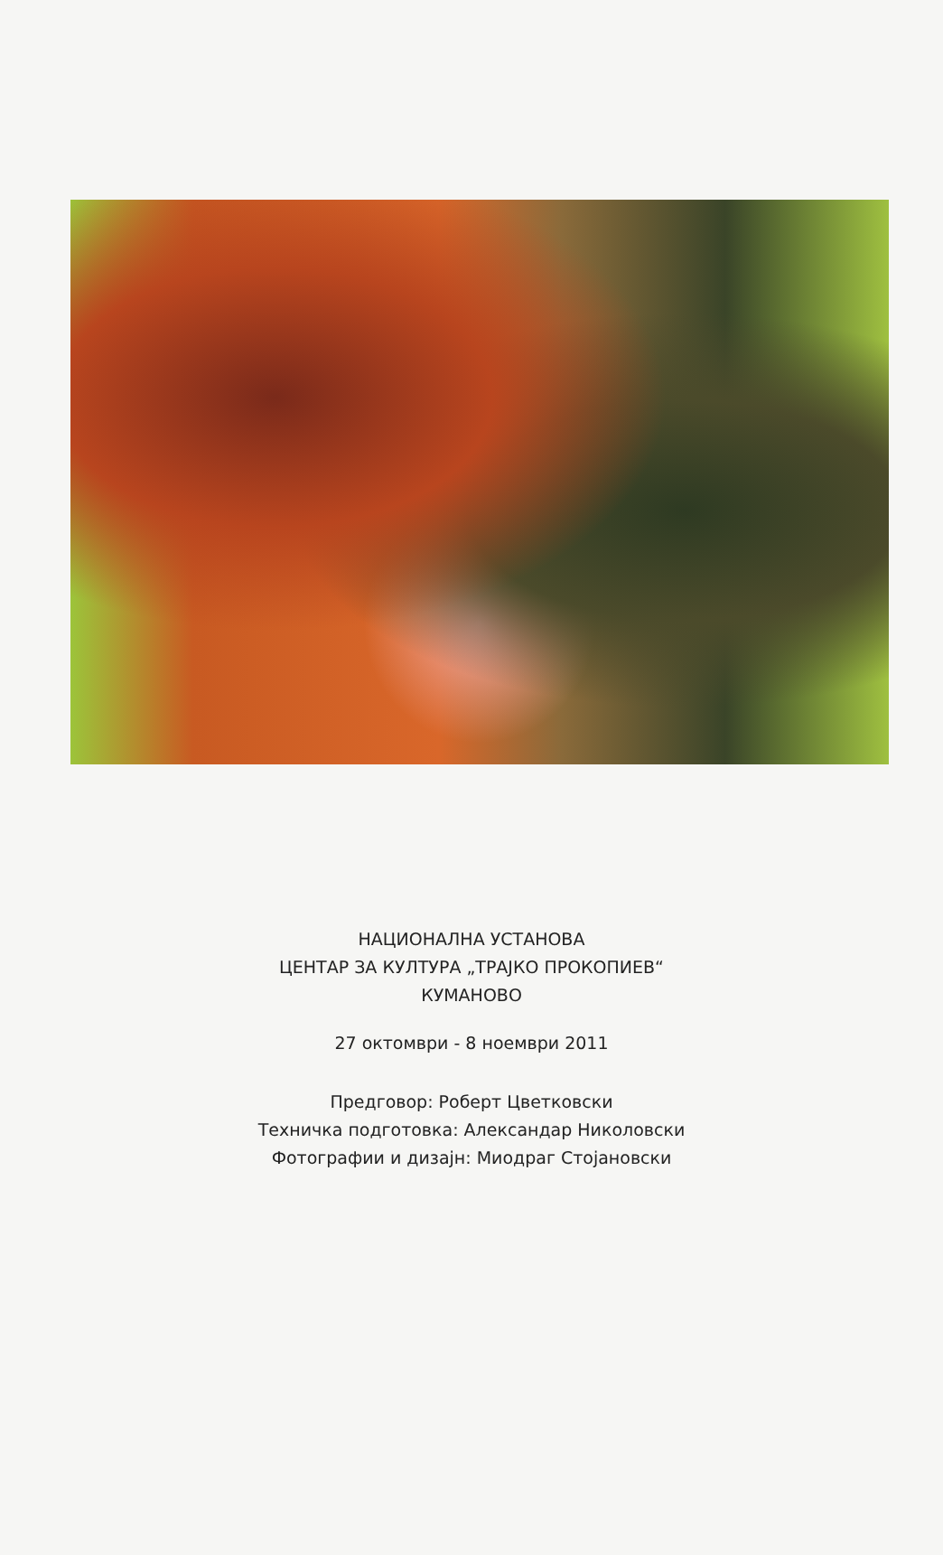НАЦИОНАЛНА УСТАНОВА
ЦЕНТАР ЗА КУЛТУРА „ТРАЈКО ПРОКОПИЕВ“
КУМАНОВО
27 октомври - 8 ноември 2011
Предговор: Роберт Цветковски
Техничка подготовка: Александар Николовски
Фотографии и дизајн: Миодраг Стојановски